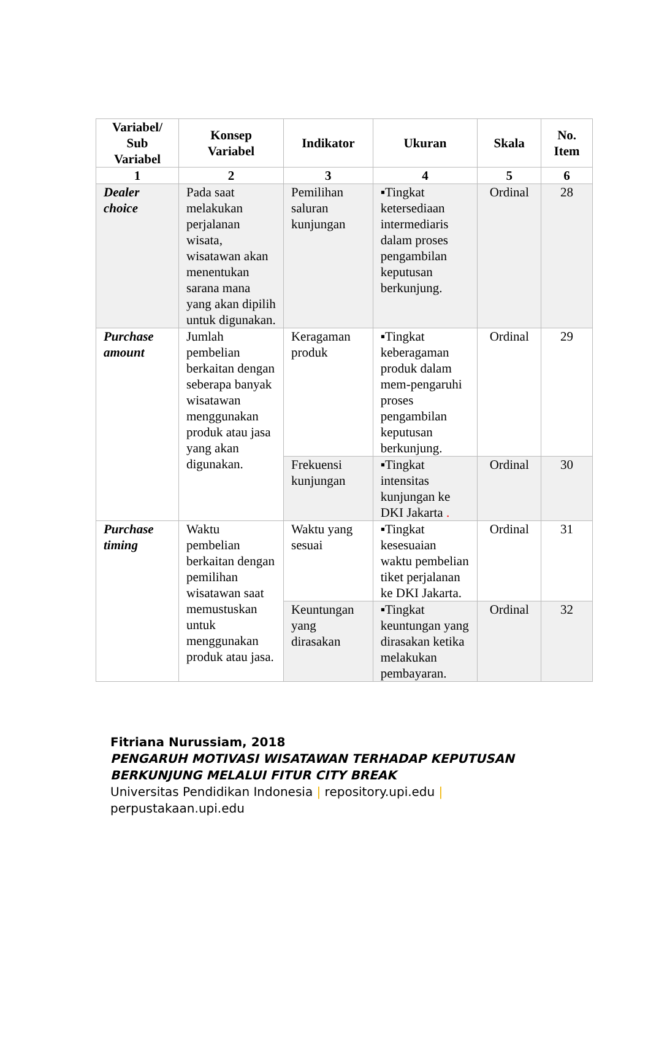| Variabel/ Sub Variabel | Konsep Variabel | Indikator | Ukuran | Skala | No. Item |
| --- | --- | --- | --- | --- | --- |
| 1 | 2 | 3 | 4 | 5 | 6 |
| Dealer choice | Pada saat melakukan perjalanan wisata, wisatawan akan menentukan sarana mana yang akan dipilih untuk digunakan. | Pemilihan saluran kunjungan | ▪Tingkat ketersediaan intermediaris dalam proses pengambilan keputusan berkunjung. | Ordinal | 28 |
| Purchase amount | Jumlah pembelian berkaitan dengan seberapa banyak wisatawan menggunakan produk atau jasa yang akan digunakan. | Keragaman produk | ▪Tingkat keberagaman produk dalam mem-pengaruhi proses pengambilan keputusan berkunjung. | Ordinal | 29 |
| | | Frekuensi kunjungan | ▪Tingkat intensitas kunjungan ke DKI Jakarta . | Ordinal | 30 |
| Purchase timing | Waktu pembelian berkaitan dengan pemilihan wisatawan saat memustuskan untuk menggunakan produk atau jasa. | Waktu yang sesuai | ▪Tingkat kesesuaian waktu pembelian tiket perjalanan ke DKI Jakarta. | Ordinal | 31 |
| | | Keuntungan yang dirasakan | ▪Tingkat keuntungan yang dirasakan ketika melakukan pembayaran. | Ordinal | 32 |
Fitriana Nurussiam, 2018
PENGARUH MOTIVASI WISATAWAN TERHADAP KEPUTUSAN
BERKUNJUNG MELALUI FITUR CITY BREAK
Universitas Pendidikan Indonesia | repository.upi.edu |
perpustakaan.upi.edu